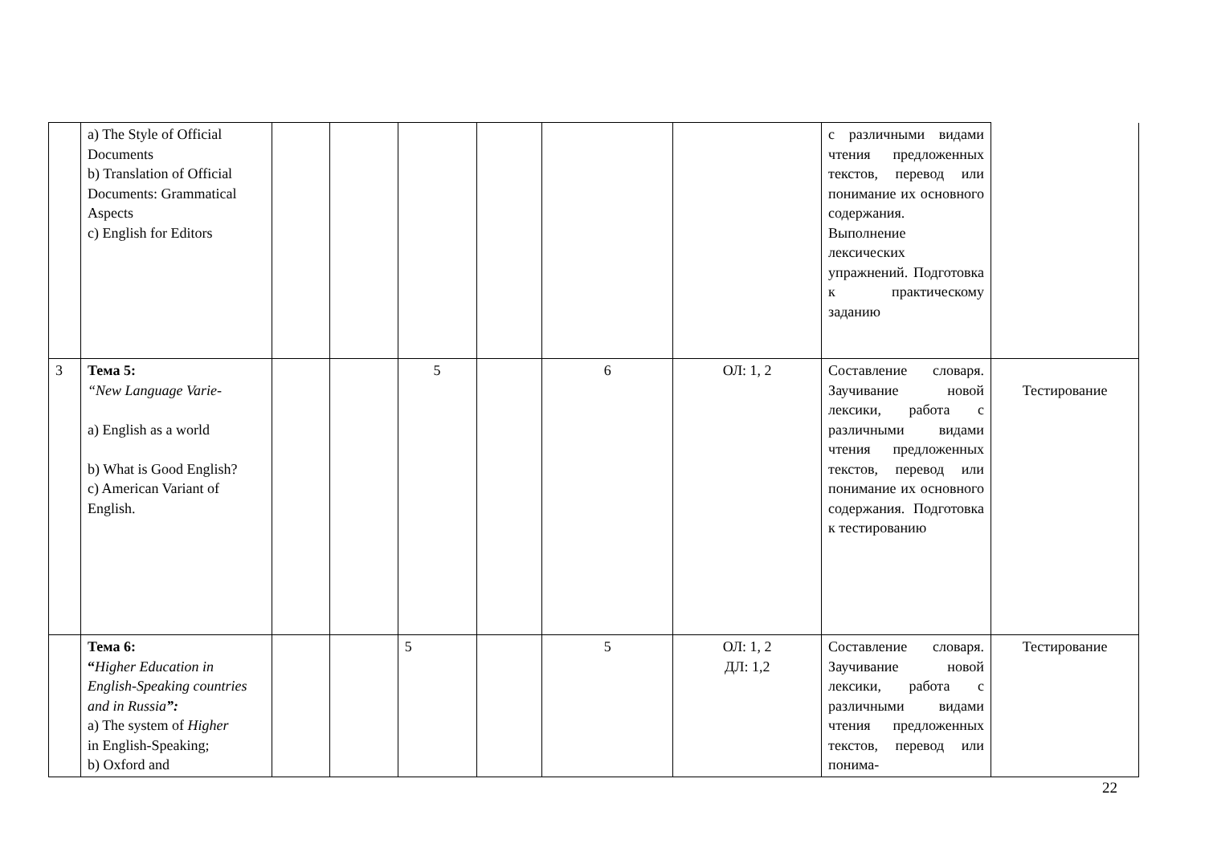| | a) The Style of Official Documents b) Translation of Official Documents: Grammatical Aspects c) English for Editors | | | | | | | с различными видами чтения предложенных текстов, перевод или понимание их основного содержания. Выполнение лексических упражнений. Подготовка к практическому заданию | |
| 3 | Тема 5: “New Language Varie- a) English as a world b) What is Good English? c) American Variant of English. | | | 5 | | 6 | ОЛ: 1, 2 | Составление словаря. Заучивание новой лексики, работа с различными видами чтения предложенных текстов, перевод или понимание их основного содержания. Подготовка к тестированию | Тестирование |
| | Тема 6: “ Higher Education in English-Speaking countries and in Russia ”: a) The system of Higher in English-Speaking; b) Oxford and | | | 5 | | 5 | ОЛ: 1, 2 ДЛ: 1,2 | Составление словаря. Заучивание новой лексики, работа с различными видами чтения предложенных текстов, перевод или понима- | Тестирование |
22